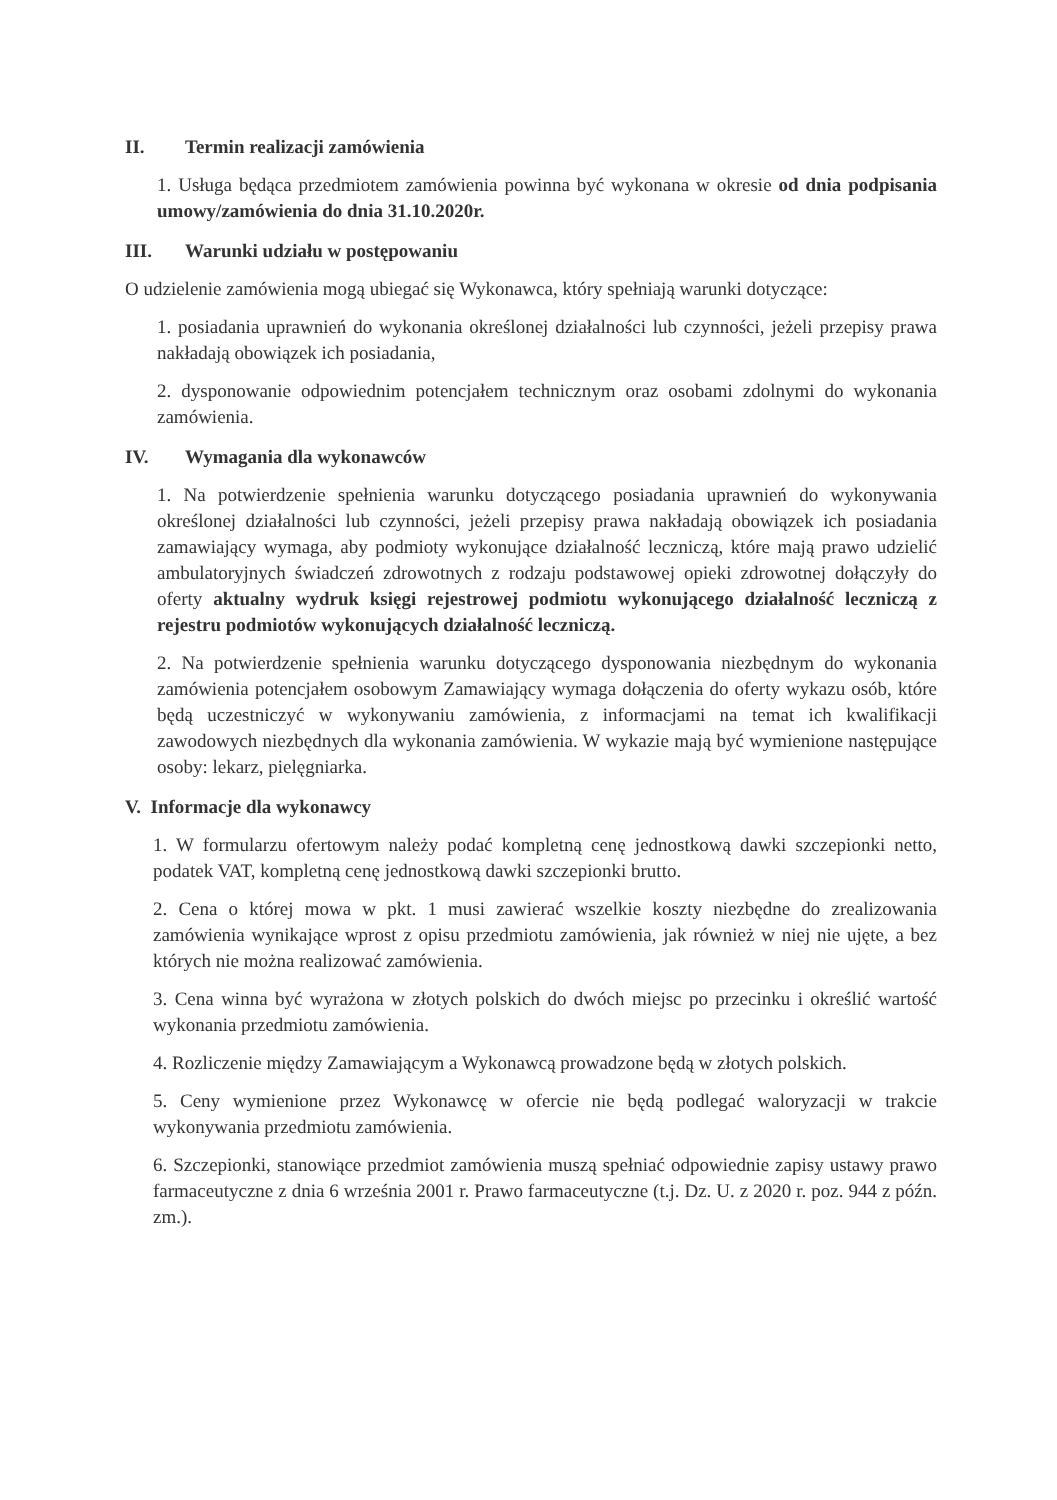II. Termin realizacji zamówienia
1. Usługa będąca przedmiotem zamówienia powinna być wykonana w okresie od dnia podpisania umowy/zamówienia do dnia 31.10.2020r.
III. Warunki udziału w postępowaniu
O udzielenie zamówienia mogą ubiegać się Wykonawca, który spełniają warunki dotyczące:
1. posiadania uprawnień do wykonania określonej działalności lub czynności, jeżeli przepisy prawa nakładają obowiązek ich posiadania,
2. dysponowanie odpowiednim potencjałem technicznym oraz osobami zdolnymi do wykonania zamówienia.
IV. Wymagania dla wykonawców
1. Na potwierdzenie spełnienia warunku dotyczącego posiadania uprawnień do wykonywania określonej działalności lub czynności, jeżeli przepisy prawa nakładają obowiązek ich posiadania zamawiający wymaga, aby podmioty wykonujące działalność leczniczą, które mają prawo udzielić ambulatoryjnych świadczeń zdrowotnych z rodzaju podstawowej opieki zdrowotnej dołączyły do oferty aktualny wydruk księgi rejestrowej podmiotu wykonującego działalność leczniczą z rejestru podmiotów wykonujących działalność leczniczą.
2. Na potwierdzenie spełnienia warunku dotyczącego dysponowania niezbędnym do wykonania zamówienia potencjałem osobowym Zamawiający wymaga dołączenia do oferty wykazu osób, które będą uczestniczyć w wykonywaniu zamówienia, z informacjami na temat ich kwalifikacji zawodowych niezbędnych dla wykonania zamówienia. W wykazie mają być wymienione następujące osoby: lekarz, pielęgniarka.
V. Informacje dla wykonawcy
1. W formularzu ofertowym należy podać kompletną cenę jednostkową dawki szczepionki netto, podatek VAT, kompletną cenę jednostkową dawki szczepionki brutto.
2. Cena o której mowa w pkt. 1 musi zawierać wszelkie koszty niezbędne do zrealizowania zamówienia wynikające wprost z opisu przedmiotu zamówienia, jak również w niej nie ujęte, a bez których nie można realizować zamówienia.
3. Cena winna być wyrażona w złotych polskich do dwóch miejsc po przecinku i określić wartość wykonania przedmiotu zamówienia.
4. Rozliczenie między Zamawiającym a Wykonawcą prowadzone będą w złotych polskich.
5. Ceny wymienione przez Wykonawcę w ofercie nie będą podlegać waloryzacji w trakcie wykonywania przedmiotu zamówienia.
6. Szczepionki, stanowiące przedmiot zamówienia muszą spełniać odpowiednie zapisy ustawy prawo farmaceutyczne z dnia 6 września 2001 r. Prawo farmaceutyczne (t.j. Dz. U. z 2020 r. poz. 944 z późn. zm.).